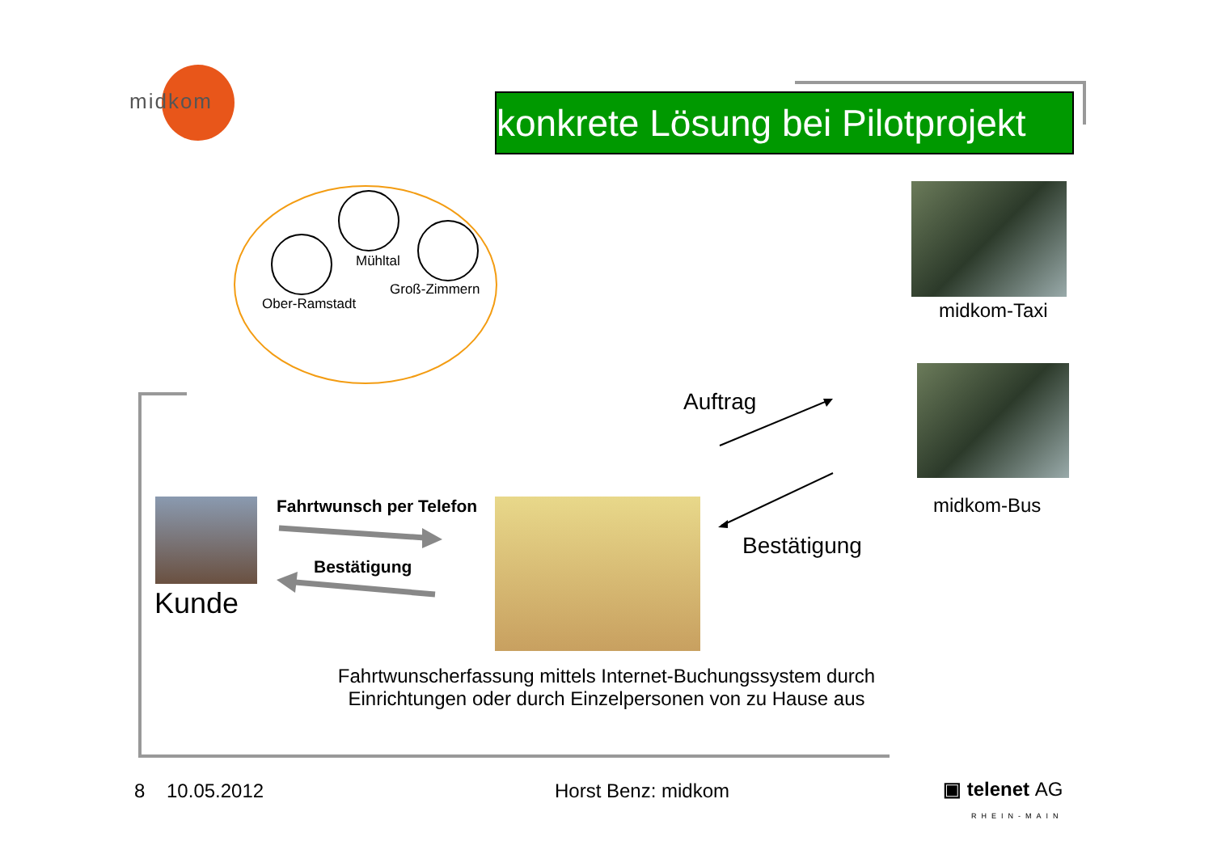midkom
konkrete Lösung bei Pilotprojekt
Mühltal
Groß-Zimmern
Ober-Ramstadt midkom-Taxi
midkom-Bus
Auftrag
Bestätigung
Kunde
Fahrtwunsch per Telefon
Bestätigung
Fahrtwunscherfassung mittels Internet-Buchungssystem durch Einrichtungen oder durch Einzelpersonen von zu Hause aus
8 10.05.2012 Horst Benz: midkom
▣ telenet AG
RHEIN-MAIN